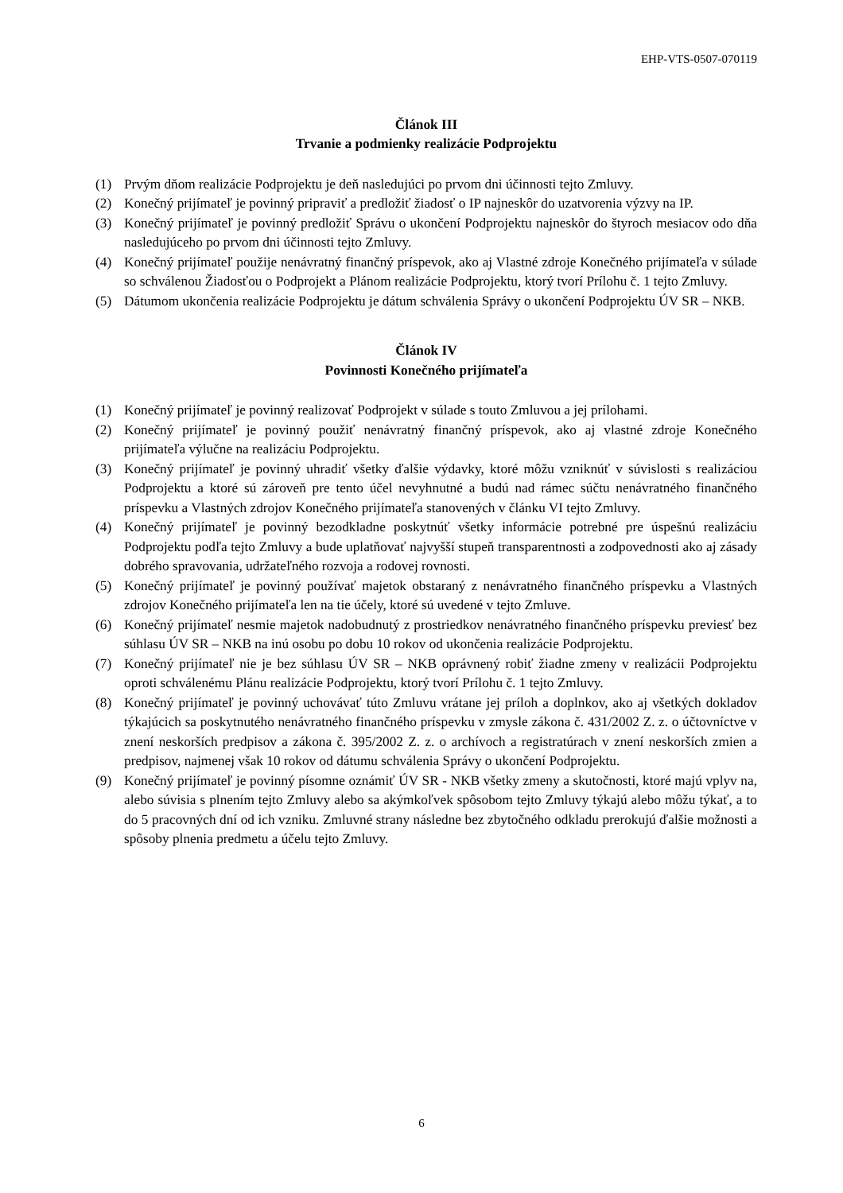EHP-VTS-0507-070119
Článok III
Trvanie a podmienky realizácie Podprojektu
(1) Prvým dňom realizácie Podprojektu je deň nasledujúci po prvom dni účinnosti tejto Zmluvy.
(2) Konečný prijímateľ je povinný pripraviť a predložiť žiadosť o IP najneskôr do uzatvorenia výzvy na IP.
(3) Konečný prijímateľ je povinný predložiť Správu o ukončení Podprojektu najneskôr do štyroch mesiacov odo dňa nasledujúceho po prvom dni účinnosti tejto Zmluvy.
(4) Konečný prijímateľ použije nenávratný finančný príspevok, ako aj Vlastné zdroje Konečného prijímateľa v súlade so schválenou Žiadosťou o Podprojekt a Plánom realizácie Podprojektu, ktorý tvorí Prílohu č. 1 tejto Zmluvy.
(5) Dátumom ukončenia realizácie Podprojektu je dátum schválenia Správy o ukončení Podprojektu ÚV SR – NKB.
Článok IV
Povinnosti Konečného prijímateľa
(1) Konečný prijímateľ je povinný realizovať Podprojekt v súlade s touto Zmluvou a jej prílohami.
(2) Konečný prijímateľ je povinný použiť nenávratný finančný príspevok, ako aj vlastné zdroje Konečného prijímateľa výlučne na realizáciu Podprojektu.
(3) Konečný prijímateľ je povinný uhradiť všetky ďalšie výdavky, ktoré môžu vzniknúť v súvislosti s realizáciou Podprojektu a ktoré sú zároveň pre tento účel nevyhnutné a budú nad rámec súčtu nenávratného finančného príspevku a Vlastných zdrojov Konečného prijímateľa stanovených v článku VI tejto Zmluvy.
(4) Konečný prijímateľ je povinný bezodkladne poskytnúť všetky informácie potrebné pre úspešnú realizáciu Podprojektu podľa tejto Zmluvy a bude uplatňovať najvyšší stupeň transparentnosti a zodpovednosti ako aj zásady dobrého spravovania, udržateľného rozvoja a rodovej rovnosti.
(5) Konečný prijímateľ je povinný používať majetok obstaraný z nenávratného finančného príspevku a Vlastných zdrojov Konečného prijímateľa len na tie účely, ktoré sú uvedené v tejto Zmluve.
(6) Konečný prijímateľ nesmie majetok nadobudnutý z prostriedkov nenávratného finančného príspevku previesť bez súhlasu ÚV SR – NKB na inú osobu po dobu 10 rokov od ukončenia realizácie Podprojektu.
(7) Konečný prijímateľ nie je bez súhlasu ÚV SR – NKB oprávnený robiť žiadne zmeny v realizácii Podprojektu oproti schválenému Plánu realizácie Podprojektu, ktorý tvorí Prílohu č. 1 tejto Zmluvy.
(8) Konečný prijímateľ je povinný uchovávať túto Zmluvu vrátane jej príloh a doplnkov, ako aj všetkých dokladov týkajúcich sa poskytnutého nenávratného finančného príspevku v zmysle zákona č. 431/2002 Z. z. o účtovníctve v znení neskorších predpisov a zákona č. 395/2002 Z. z. o archívoch a registratúrach v znení neskorších zmien a predpisov, najmenej však 10 rokov od dátumu schválenia Správy o ukončení Podprojektu.
(9) Konečný prijímateľ je povinný písomne oznámiť ÚV SR - NKB všetky zmeny a skutočnosti, ktoré majú vplyv na, alebo súvisia s plnením tejto Zmluvy alebo sa akýmkoľvek spôsobom tejto Zmluvy týkajú alebo môžu týkať, a to do 5 pracovných dní od ich vzniku. Zmluvné strany následne bez zbytočného odkladu prerokujú ďalšie možnosti a spôsoby plnenia predmetu a účelu tejto Zmluvy.
6